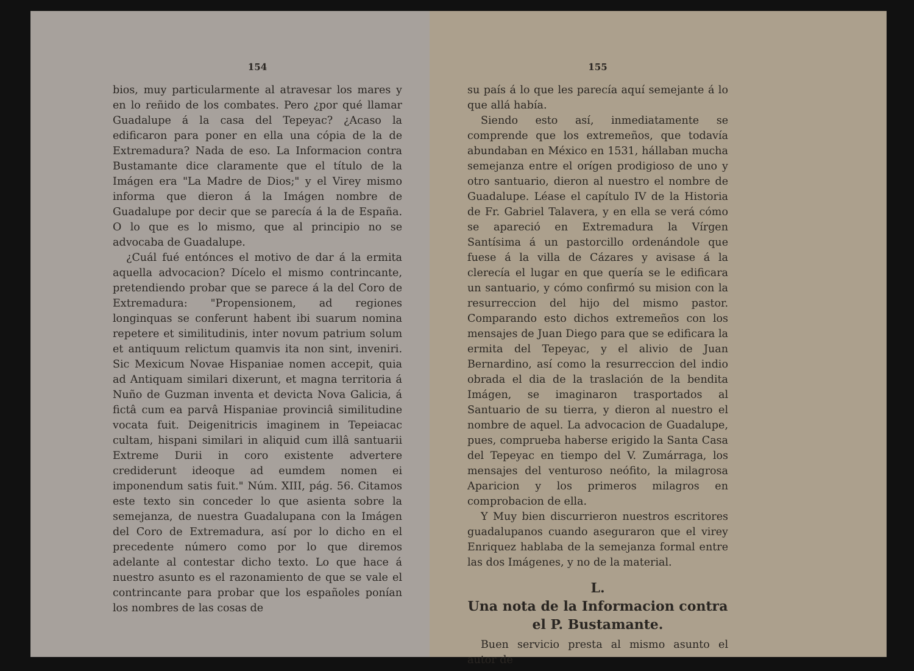154
bios, muy particularmente al atravesar los mares y en lo reñido de los combates. Pero ¿por qué llamar Guadalupe á la casa del Tepeyac? ¿Acaso la edificaron para poner en ella una cópia de la de Extremadura? Nada de eso. La Informacion contra Bustamante dice claramente que el título de la Imágen era "La Madre de Dios;" y el Virey mismo informa que dieron á la Imágen nombre de Guadalupe por decir que se parecía á la de España. O lo que es lo mismo, que al principio no se advocaba de Guadalupe.
¿Cuál fué entónces el motivo de dar á la ermita aquella advocacion? Dícelo el mismo contrincante, pretendiendo probar que se parece á la del Coro de Extremadura: "Propensionem, ad regiones longinquas se conferunt habent ibi suarum nomina repetere et similitudinis, inter novum patrium solum et antiquum relictum quamvis ita non sint, inveniri. Sic Mexicum Novae Hispaniae nomen accepit, quia ad Antiquam similari dixerunt, et magna territoria á Nuño de Guzman inventa et devicta Nova Galicia, á fictâ cum ea parvâ Hispaniae provinciâ similitudine vocata fuit. Deigenitricis imaginem in Tepeiacac cultam, hispani similari in aliquid cum illâ santuarii Extreme Durii in coro existente advertere crediderunt ideoque ad eumdem nomen ei imponendum satis fuit." Núm. XIII, pág. 56. Citamos este texto sin conceder lo que asienta sobre la semejanza, de nuestra Guadalupana con la Imágen del Coro de Extremadura, así por lo dicho en el precedente número como por lo que diremos adelante al contestar dicho texto. Lo que hace á nuestro asunto es el razonamiento de que se vale el contrincante para probar que los españoles ponían los nombres de las cosas de
155
su país á lo que les parecía aquí semejante á lo que allá había.
Siendo esto así, inmediatamente se comprende que los extremeños, que todavía abundaban en México en 1531, hállaban mucha semejanza entre el orígen prodigioso de uno y otro santuario, dieron al nuestro el nombre de Guadalupe. Léase el capítulo IV de la Historia de Fr. Gabriel Talavera, y en ella se verá cómo se apareció en Extremadura la Vírgen Santísima á un pastorcillo ordenándole que fuese á la villa de Cázares y avisase á la clerecía el lugar en que quería se le edificara un santuario, y cómo confirmó su mision con la resurreccion del hijo del mismo pastor. Comparando esto dichos extremeños con los mensajes de Juan Diego para que se edificara la ermita del Tepeyac, y el alivio de Juan Bernardino, así como la resurreccion del indio obrada el dia de la traslación de la bendita Imágen, se imaginaron trasportados al Santuario de su tierra, y dieron al nuestro el nombre de aquel. La advocacion de Guadalupe, pues, comprueba haberse erigido la Santa Casa del Tepeyac en tiempo del V. Zumárraga, los mensajes del venturoso neófito, la milagrosa Aparicion y los primeros milagros en comprobacion de ella.
Y Muy bien discurrieron nuestros escritores guadalupanos cuando aseguraron que el virey Enriquez hablaba de la semejanza formal entre las dos Imágenes, y no de la material.
L.
Una nota de la Informacion contra el P. Bustamante.
Buen servicio presta al mismo asunto el autor de